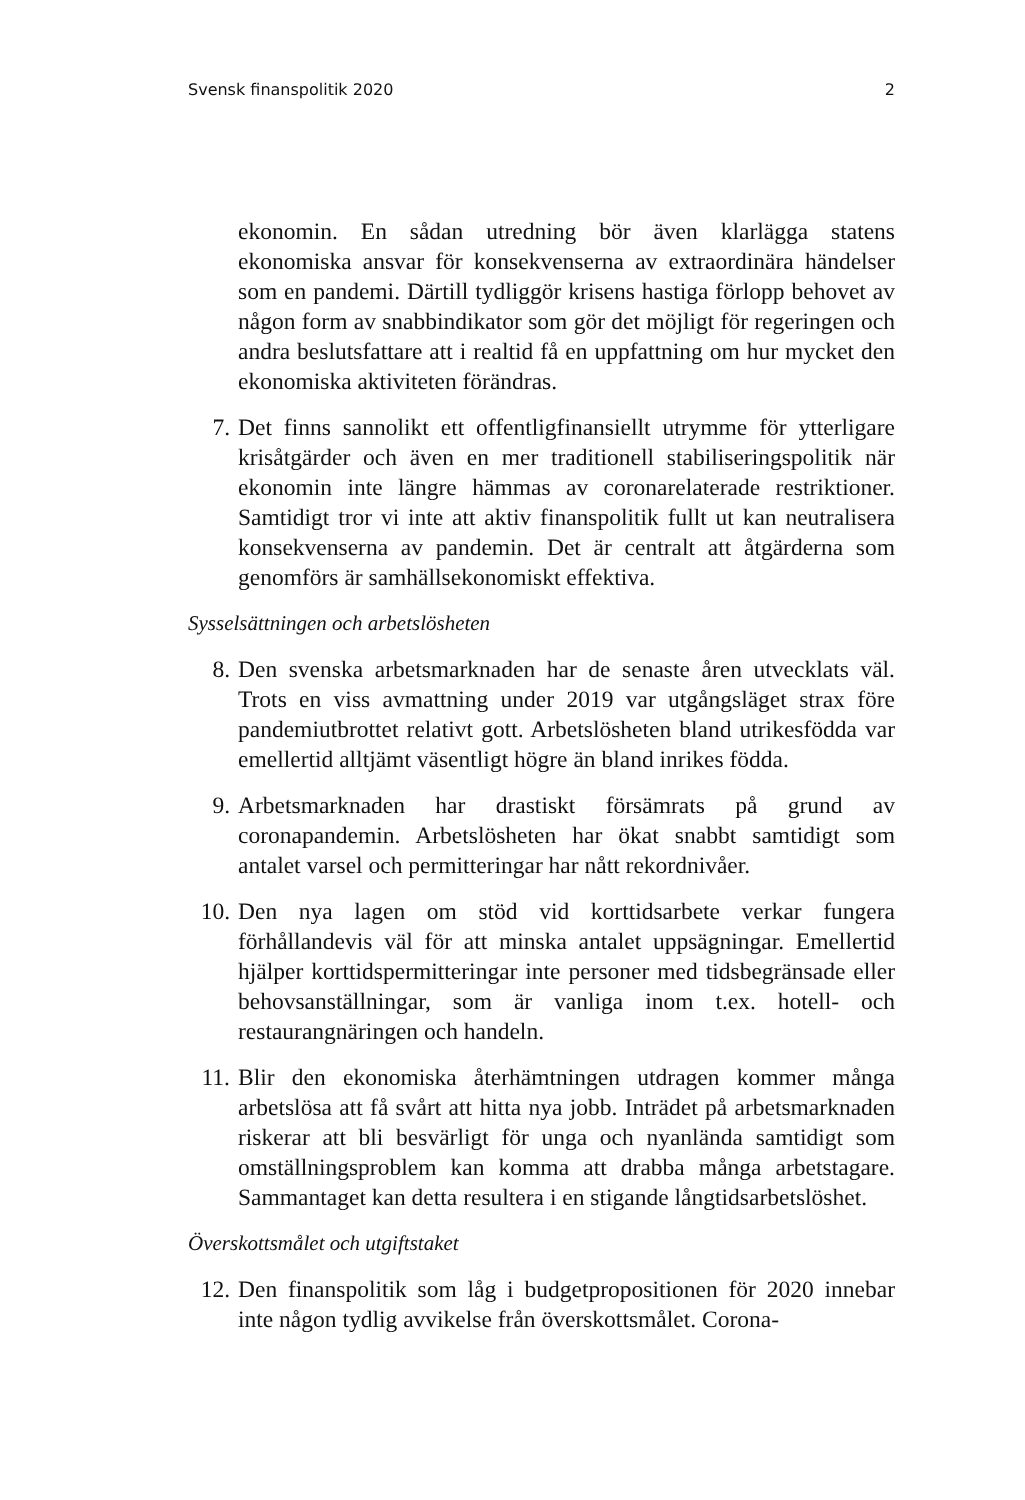Svensk finanspolitik 2020 2
ekonomin. En sådan utredning bör även klarlägga statens ekonomiska ansvar för konsekvenserna av extraordinära händelser som en pandemi. Därtill tydliggör krisens hastiga förlopp behovet av någon form av snabbindikator som gör det möjligt för regeringen och andra beslutsfattare att i realtid få en uppfattning om hur mycket den ekonomiska aktiviteten förändras.
7. Det finns sannolikt ett offentligfinansiellt utrymme för ytterligare krisåtgärder och även en mer traditionell stabiliseringspolitik när ekonomin inte längre hämmas av coronarelaterade restriktioner. Samtidigt tror vi inte att aktiv finanspolitik fullt ut kan neutralisera konsekvenserna av pandemin. Det är centralt att åtgärderna som genomförs är samhällsekonomiskt effektiva.
Sysselsättningen och arbetslösheten
8. Den svenska arbetsmarknaden har de senaste åren utvecklats väl. Trots en viss avmattning under 2019 var utgångsläget strax före pandemiutbrottet relativt gott. Arbetslösheten bland utrikesfödda var emellertid alltjämt väsentligt högre än bland inrikes födda.
9. Arbetsmarknaden har drastiskt försämrats på grund av coronapandemin. Arbetslösheten har ökat snabbt samtidigt som antalet varsel och permitteringar har nått rekordnivåer.
10. Den nya lagen om stöd vid korttidsarbete verkar fungera förhållandevis väl för att minska antalet uppsägningar. Emellertid hjälper korttidspermitteringar inte personer med tidsbegränsade eller behovsanställningar, som är vanliga inom t.ex. hotell- och restaurangnäringen och handeln.
11. Blir den ekonomiska återhämtningen utdragen kommer många arbetslösa att få svårt att hitta nya jobb. Inträdet på arbetsmarknaden riskerar att bli besvärligt för unga och nyanlända samtidigt som omställningsproblem kan komma att drabba många arbetstagare. Sammantaget kan detta resultera i en stigande långtidsarbetslöshet.
Överskottsmålet och utgiftstaket
12. Den finanspolitik som låg i budgetpropositionen för 2020 innebar inte någon tydlig avvikelse från överskottsmålet. Corona-